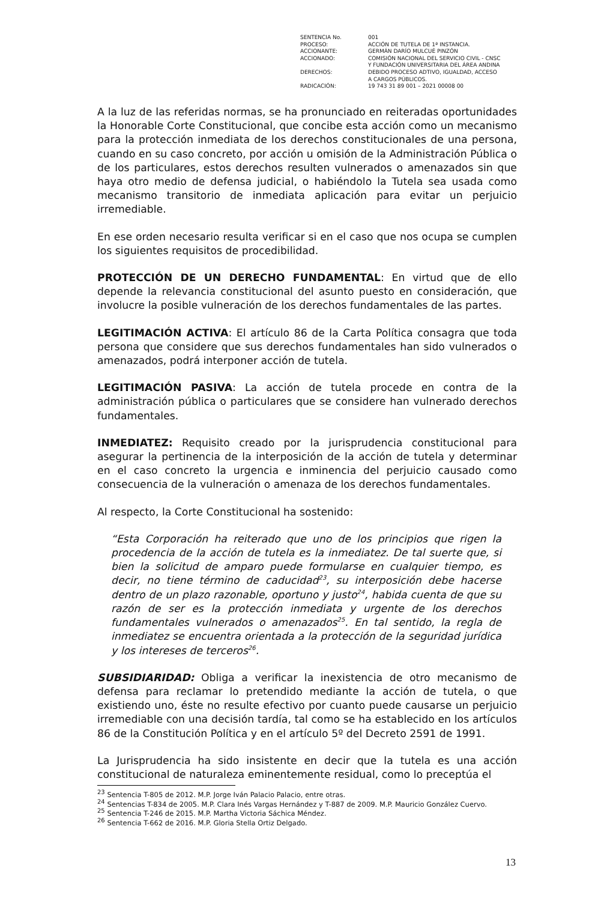| SENTENCIA No. | 001 |
| PROCESO: | ACCIÓN DE TUTELA DE 1ª INSTANCIA. |
| ACCIONANTE: | GERMÁN DARÍO MULCUÉ PINZÓN |
| ACCIONADO: | COMISIÓN NACIONAL DEL SERVICIO CIVIL - CNSC Y FUNDACIÓN UNIVERSITARIA DEL ÁREA ANDINA |
| DERECHOS: | DEBIDO PROCESO ADTIVO, IGUALDAD, ACCESO A CARGOS PÚBLICOS. |
| RADICACIÓN: | 19 743 31 89 001 – 2021 00008 00 |
A la luz de las referidas normas, se ha pronunciado en reiteradas oportunidades la Honorable Corte Constitucional, que concibe esta acción como un mecanismo para la protección inmediata de los derechos constitucionales de una persona, cuando en su caso concreto, por acción u omisión de la Administración Pública o de los particulares, estos derechos resulten vulnerados o amenazados sin que haya otro medio de defensa judicial, o habiéndolo la Tutela sea usada como mecanismo transitorio de inmediata aplicación para evitar un perjuicio irremediable.
En ese orden necesario resulta verificar si en el caso que nos ocupa se cumplen los siguientes requisitos de procedibilidad.
PROTECCIÓN DE UN DERECHO FUNDAMENTAL: En virtud que de ello depende la relevancia constitucional del asunto puesto en consideración, que involucre la posible vulneración de los derechos fundamentales de las partes.
LEGITIMACIÓN ACTIVA: El artículo 86 de la Carta Política consagra que toda persona que considere que sus derechos fundamentales han sido vulnerados o amenazados, podrá interponer acción de tutela.
LEGITIMACIÓN PASIVA: La acción de tutela procede en contra de la administración pública o particulares que se considere han vulnerado derechos fundamentales.
INMEDIATEZ: Requisito creado por la jurisprudencia constitucional para asegurar la pertinencia de la interposición de la acción de tutela y determinar en el caso concreto la urgencia e inminencia del perjuicio causado como consecuencia de la vulneración o amenaza de los derechos fundamentales.
Al respecto, la Corte Constitucional ha sostenido:
“Esta Corporación ha reiterado que uno de los principios que rigen la procedencia de la acción de tutela es la inmediatez. De tal suerte que, si bien la solicitud de amparo puede formularse en cualquier tiempo, es decir, no tiene término de caducidad<sup>23</sup>, su interposición debe hacerse dentro de un plazo razonable, oportuno y justo<sup>24</sup>, habida cuenta de que su razón de ser es la protección inmediata y urgente de los derechos fundamentales vulnerados o amenazados<sup>25</sup>. En tal sentido, la regla de inmediatez se encuentra orientada a la protección de la seguridad jurídica y los intereses de terceros<sup>26</sup>.
SUBSIDIARIDAD: Obliga a verificar la inexistencia de otro mecanismo de defensa para reclamar lo pretendido mediante la acción de tutela, o que existiendo uno, éste no resulte efectivo por cuanto puede causarse un perjuicio irremediable con una decisión tardía, tal como se ha establecido en los artículos 86 de la Constitución Política y en el artículo 5º del Decreto 2591 de 1991.
La Jurisprudencia ha sido insistente en decir que la tutela es una acción constitucional de naturaleza eminentemente residual, como lo preceptúa el
<sup>23</sup> Sentencia T-805 de 2012. M.P. Jorge Iván Palacio Palacio, entre otras.
<sup>24</sup> Sentencias T-834 de 2005. M.P. Clara Inés Vargas Hernández y T-887 de 2009. M.P. Mauricio González Cuervo.
<sup>25</sup> Sentencia T-246 de 2015. M.P. Martha Victoria Sáchica Méndez.
<sup>26</sup> Sentencia T-662 de 2016. M.P. Gloria Stella Ortiz Delgado.
13